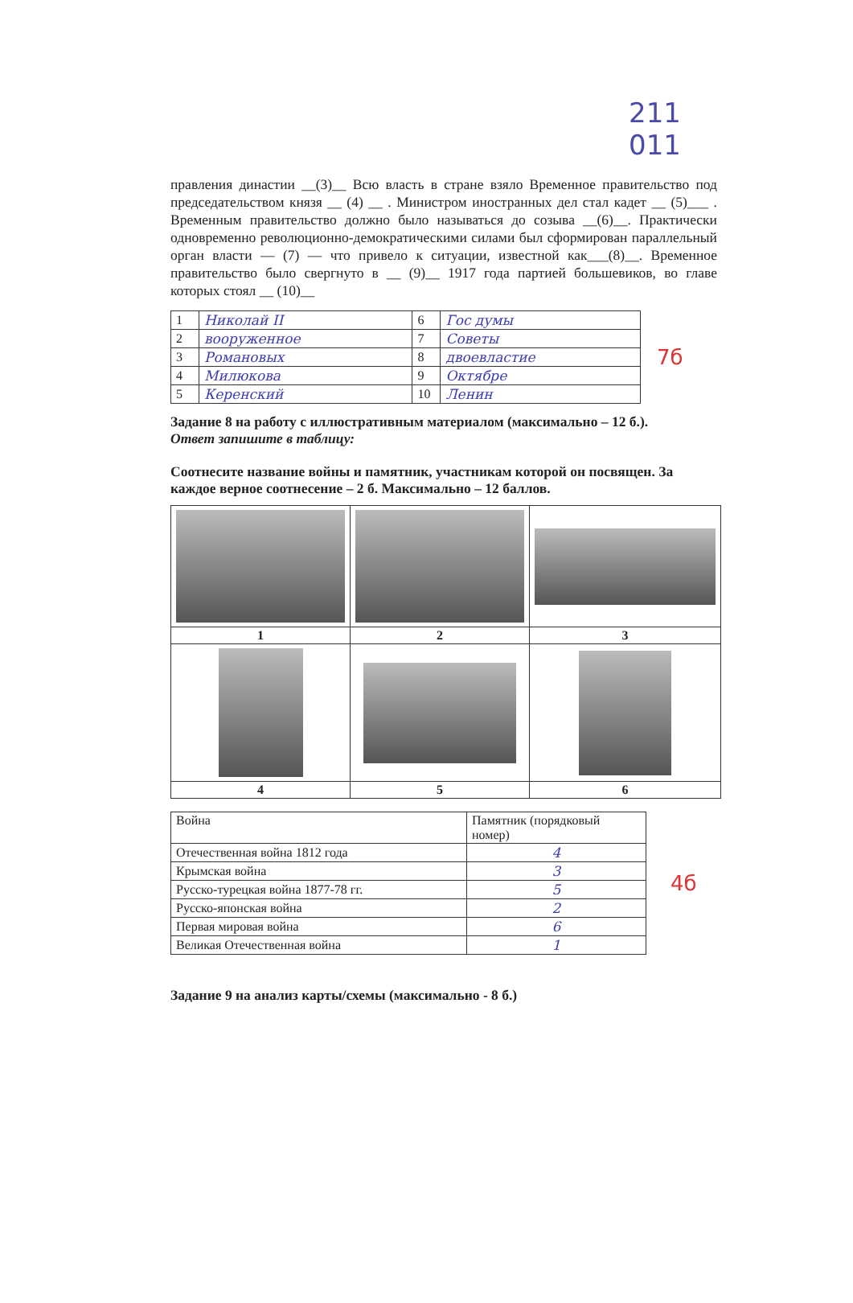211 011
правления династии __(3)__ Всю власть в стране взяло Временное правительство под председательством князя __ (4) __ . Министром иностранных дел стал кадет __ (5)___ . Временным правительство должно было называться до созыва __(6)__. Практически одновременно революционно-демократическими силами был сформирован параллельный орган власти — (7) — что привело к ситуации, известной как___(8)__. Временное правительство было свергнуто в __ (9)__ 1917 года партией большевиков, во главе которых стоял __ (10)__
| 1 | Николай II | 6 | Гос думы |
| 2 | вооруженное | 7 | Советы |
| 3 | Романовых | 8 | двоевластие |
| 4 | Милюкова | 9 | Октябре |
| 5 | Керенский | 10 | Ленин |
7б
Задание 8 на работу с иллюстративным материалом (максимально – 12 б.).
Ответ запишите в таблицу:
Соотнесите название войны и памятник, участникам которой он посвящен. За каждое верное соотнесение – 2 б. Максимально – 12 баллов.
| 1 | 2 | 3 |
| 4 | 5 | 6 |
| Война | Памятник (порядковый номер) |
| --- | --- |
| Отечественная война 1812 года | 4 |
| Крымская война | 3 |
| Русско-турецкая война 1877-78 гг. | 5 |
| Русско-японская война | 2 |
| Первая мировая война | 6 |
| Великая Отечественная война | 1 |
4б
Задание 9 на анализ карты/схемы (максимально - 8 б.)